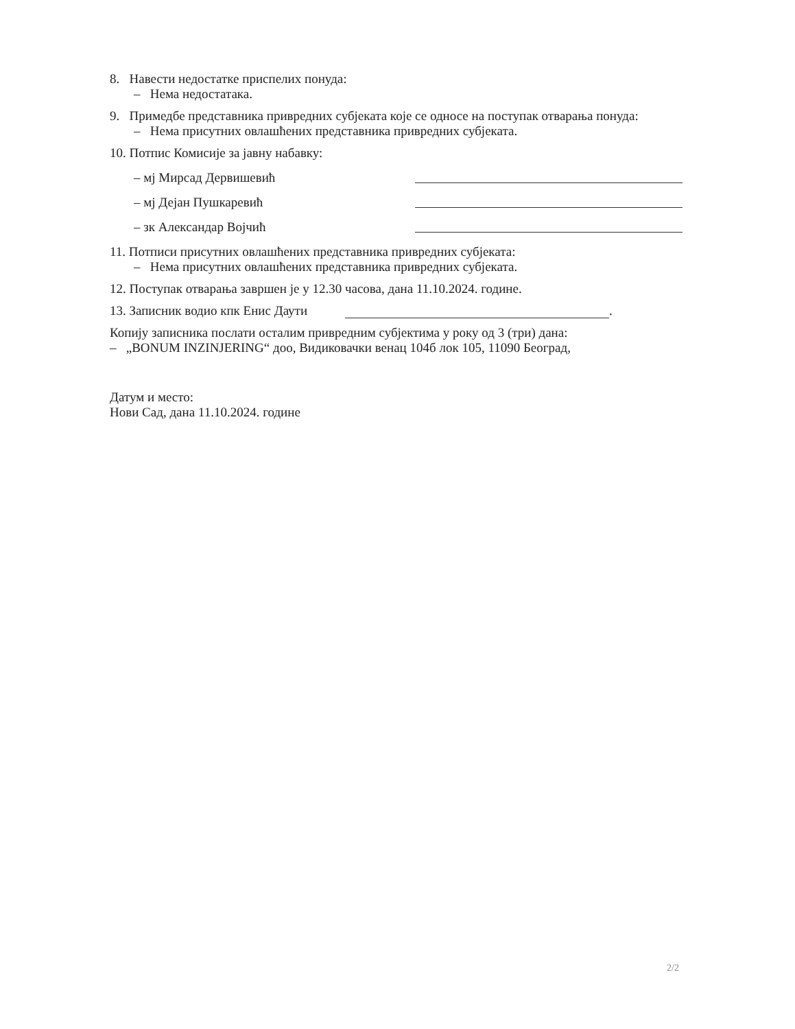8. Навести недостатке приспелих понуда:
– Нема недостатака.
9. Примедбе представника привредних субјеката које се односе на поступак отварања понуда:
– Нема присутних овлашћених представника привредних субјеката.
10. Потпис Комисије за јавну набавку:
– мј Мирсад Дервишевић
– мј Дејан Пушкаревић
– зк Александар Војчић
11. Потписи присутних овлашћених представника привредних субјеката:
– Нема присутних овлашћених представника привредних субјеката.
12. Поступак отварања завршен је у 12.30 часова, дана 11.10.2024. године.
13. Записник водио кпк Енис Даути .
Копију записника послати осталим привредним субјектима у року од 3 (три) дана:
– „BONUM INZINJERING“ доо, Видиковачки венац 104б лок 105, 11090 Београд,
Датум и место:
Нови Сад, дана 11.10.2024. године
2/2